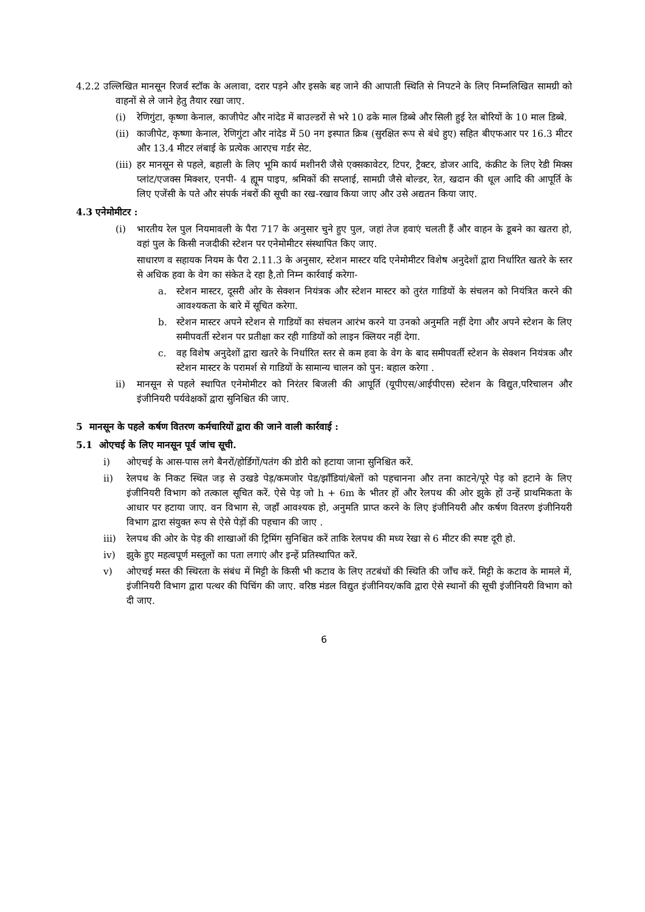4.2.2 उल्लिखित मानसून रिजर्व स्टॉक के अलावा, दरार पड़ने और इसके बह जाने की आपाती स्थिति से निपटने के लिए निम्नलिखित सामग्री को वाहनों से ले जाने हेतु तैयार रखा जाए.
(i) रेणिगुंटा, कृष्णा केनाल, काजीपेट और नांदेड में बाउल्डरों से भरे 10 ढके माल डिब्बे और सिली हुई रेत बोरियों के 10 माल डिब्बे.
(ii)
काजीपेट, कृष्णा केनाल, रेणिगुंटा और नांदेड में 50 नग इस्पात क्रिब (सुरक्षित रूप से बंधे हुए) सहित बीएफआर पर 16.3 मीटर और 13.4 मीटर लंबाई के प्रत्येक आरएच गर्डर सेट.
(iii)
हर मानसून से पहले, बहाली के लिए भूमि कार्य मशीनरी जैसे एक्सकावेटर, टिपर, ट्रैक्टर, डोजर आदि, कंक्रीट के लिए रेडी मिक्स प्लांट/एजक्स मिक्शर, एनपी- 4 ह्यूम पाइप, श्रमिकों की सप्लाई, सामग्री जैसे बोल्डर, रेत, खदान की धूल आदि की आपूर्ति के लिए एजेंसी के पते और संपर्क नंबरों की सूची का रख-रखाव किया जाए और उसे अद्यतन किया जाए.
4.3 एनेमोमीटर :
(i) भारतीय रेल पुल नियमावली के पैरा 717 के अनुसार चुने हुए पुल, जहां तेज हवाएं चलती हैं और वाहन के डूबने का खतरा हो, वहां पुल के किसी नजदीकी स्टेशन पर एनेमोमीटर संस्थापित किए जाए.
साधारण व सहायक नियम के पैरा 2.11.3 के अनुसार, स्टेशन मास्टर यदि एनेमोमीटर विशेष अनुदेशों द्वारा निर्धारित खतरे के स्तर से अधिक हवा के वेग का संकेत दे रहा है,तो निम्न कार्रवाई करेगा-
a. स्टेशन मास्टर, दूसरी ओर के सेक्शन नियंत्रक और स्टेशन मास्टर को तुरंत गाडियों के संचलन को नियंत्रित करने की आवश्यकता के बारे में सूचित करेगा.
b. स्टेशन मास्टर अपने स्टेशन से गाडियों का संचलन आरंभ करने या उनको अनुमति नहीं देगा और अपने स्टेशन के लिए समीपवर्ती स्टेशन पर प्रतीक्षा कर रही गाडियों को लाइन क्लियर नहीं देगा.
c. वह विशेष अनुदेशों द्वारा खतरे के निर्धारित स्तर से कम हवा के वेग के बाद समीपवर्ती स्टेशन के सेक्शन नियंत्रक और स्टेशन मास्टर के परामर्श से गाडियों के सामान्य चालन को पुन: बहाल करेगा .
ii) मानसून से पहले स्थापित एनेमोमीटर को निरंतर बिजली की आपूर्ति (यूपीएस/आईपीएस) स्टेशन के विद्युत,परिचालन और इंजीनियरी पर्यवेक्षकों द्वारा सुनिश्चित की जाए.
5 मानसून के पहले कर्षण वितरण कर्मचारियों द्वारा की जाने वाली कार्रवाई :
5.1 ओएचई के लिए मानसून पूर्व जांच सूची.
i) ओएचई के आस-पास लगे बैनरों/होर्डिगों/पतंग की डोरी को हटाया जाना सुनिश्चित करें.
ii) रेलपथ के निकट स्थित जड़ से उखडे पेड़/कमजोर पेड/झाँडियां/बेलों को पहचानना और तना काटने/पूरे पेड़ को हटाने के लिए इंजीनियरी विभाग को तत्काल सूचित करें. ऐसे पेड़ जो h + 6m के भीतर हों और रेलपथ की ओर झुके हों उन्हें प्राथमिकता के आधार पर हटाया जाए. वन विभाग से, जहाँ आवश्यक हो, अनुमति प्राप्त करने के लिए इंजीनियरी और कर्षण वितरण इंजीनियरी विभाग द्वारा संयुक्त रूप से ऐसे पेड़ों की पहचान की जाए .
iii) रेलपथ की ओर के पेड़ की शाखाओं की ट्रिमिंग सुनिश्चित करें ताकि रेलपथ की मध्य रेखा से 6 मीटर की स्पष्ट दूरी हो.
iv) झुके हुए महत्वपूर्ण मस्तूलों का पता लगाएं और इन्हें प्रतिस्थापित करें.
v) ओएचई मस्त की स्थिरता के संबंध में मिट्टी के किसी भी कटाव के लिए तटबंधों की स्थिति की जाँच करें. मिट्टी के कटाव के मामले में, इंजीनियरी विभाग द्वारा पत्थर की पिचिंग की जाए. वरिष्ठ मंडल विद्युत इंजीनियर/कवि द्वारा ऐसे स्थानों की सूची इंजीनियरी विभाग को दी जाए.
6